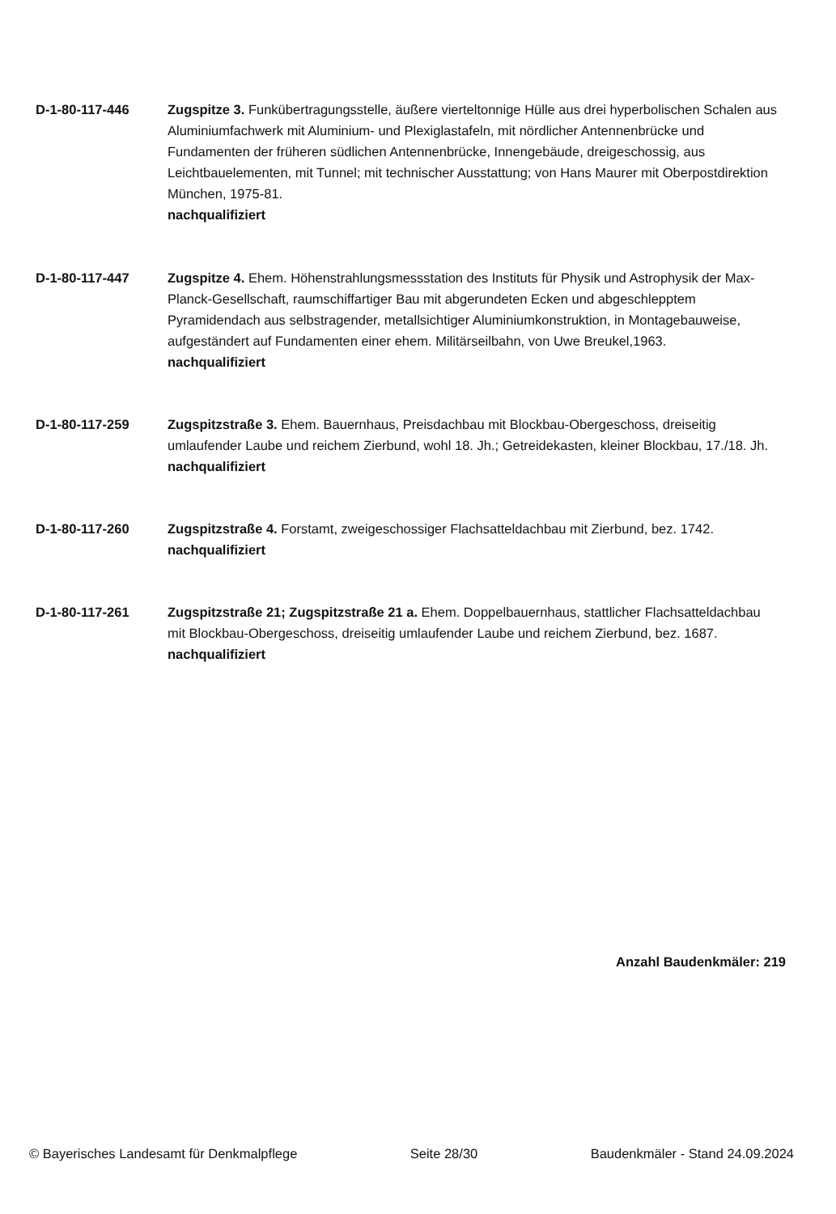D-1-80-117-446 Zugspitze 3. Funkübertragungsstelle, äußere vierteltonnige Hülle aus drei hyperbolischen Schalen aus Aluminiumfachwerk mit Aluminium- und Plexiglastafeln, mit nördlicher Antennenbrücke und Fundamenten der früheren südlichen Antennenbrücke, Innengebäude, dreigeschossig, aus Leichtbauelementen, mit Tunnel; mit technischer Ausstattung; von Hans Maurer mit Oberpostdirektion München, 1975-81.
nachqualifiziert
D-1-80-117-447 Zugspitze 4. Ehem. Höhenstrahlungsmessstation des Instituts für Physik und Astrophysik der Max-Planck-Gesellschaft, raumschiffartiger Bau mit abgerundeten Ecken und abgeschlepptem Pyramidendach aus selbstragender, metallsichtiger Aluminiumkonstruktion, in Montagebauweise, aufgeständert auf Fundamenten einer ehem. Militärseilbahn, von Uwe Breukel,1963.
nachqualifiziert
D-1-80-117-259 Zugspitzstraße 3. Ehem. Bauernhaus, Preisdachbau mit Blockbau-Obergeschoss, dreiseitig umlaufender Laube und reichem Zierbund, wohl 18. Jh.; Getreidekasten, kleiner Blockbau, 17./18. Jh.
nachqualifiziert
D-1-80-117-260 Zugspitzstraße 4. Forstamt, zweigeschossiger Flachsatteldachbau mit Zierbund, bez. 1742.
nachqualifiziert
D-1-80-117-261 Zugspitzstraße 21; Zugspitzstraße 21 a. Ehem. Doppelbauernhaus, stattlicher Flachsatteldachbau mit Blockbau-Obergeschoss, dreiseitig umlaufender Laube und reichem Zierbund, bez. 1687.
nachqualifiziert
Anzahl Baudenkmäler: 219
© Bayerisches Landesamt für Denkmalpflege Seite 28/30 Baudenkmäler - Stand 24.09.2024